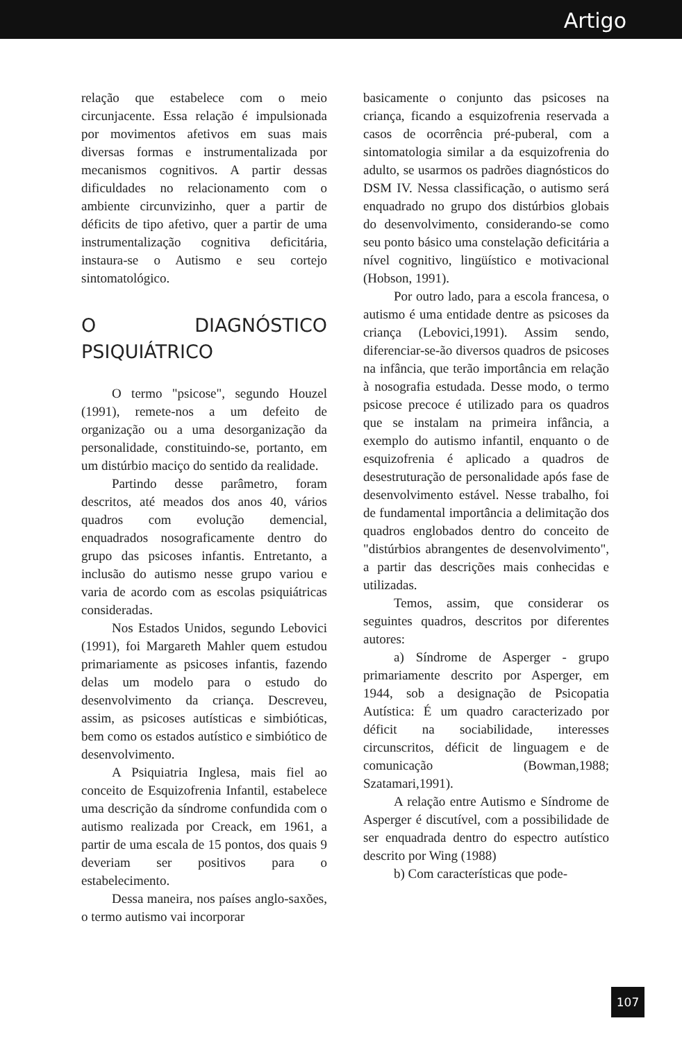Artigo
relação que estabelece com o meio circunjacente. Essa relação é impulsionada por movimentos afetivos em suas mais diversas formas e instrumentalizada por mecanismos cognitivos. A partir dessas dificuldades no relacionamento com o ambiente circunvizinho, quer a partir de déficits de tipo afetivo, quer a partir de uma instrumentalização cognitiva deficitária, instaura-se o Autismo e seu cortejo sintomatológico.
O DIAGNÓSTICO PSIQUIÁTRICO
O termo "psicose", segundo Houzel (1991), remete-nos a um defeito de organização ou a uma desorganização da personalidade, constituindo-se, portanto, em um distúrbio maciço do sentido da realidade.
Partindo desse parâmetro, foram descritos, até meados dos anos 40, vários quadros com evolução demencial, enquadrados nosograficamente dentro do grupo das psicoses infantis. Entretanto, a inclusão do autismo nesse grupo variou e varia de acordo com as escolas psiquiátricas consideradas.
Nos Estados Unidos, segundo Lebovici (1991), foi Margareth Mahler quem estudou primariamente as psicoses infantis, fazendo delas um modelo para o estudo do desenvolvimento da criança. Descreveu, assim, as psicoses autísticas e simbióticas, bem como os estados autístico e simbiótico de desenvolvimento.
A Psiquiatria Inglesa, mais fiel ao conceito de Esquizofrenia Infantil, estabelece uma descrição da síndrome confundida com o autismo realizada por Creack, em 1961, a partir de uma escala de 15 pontos, dos quais 9 deveriam ser positivos para o estabelecimento.
Dessa maneira, nos países anglo-saxões, o termo autismo vai incorporar
basicamente o conjunto das psicoses na criança, ficando a esquizofrenia reservada a casos de ocorrência pré-puberal, com a sintomatologia similar a da esquizofrenia do adulto, se usarmos os padrões diagnósticos do DSM IV. Nessa classificação, o autismo será enquadrado no grupo dos distúrbios globais do desenvolvimento, considerando-se como seu ponto básico uma constelação deficitária a nível cognitivo, lingüístico e motivacional (Hobson, 1991).
Por outro lado, para a escola francesa, o autismo é uma entidade dentre as psicoses da criança (Lebovici,1991). Assim sendo, diferenciar-se-ão diversos quadros de psicoses na infância, que terão importância em relação à nosografia estudada. Desse modo, o termo psicose precoce é utilizado para os quadros que se instalam na primeira infância, a exemplo do autismo infantil, enquanto o de esquizofrenia é aplicado a quadros de desestruturação de personalidade após fase de desenvolvimento estável. Nesse trabalho, foi de fundamental importância a delimitação dos quadros englobados dentro do conceito de "distúrbios abrangentes de desenvolvimento", a partir das descrições mais conhecidas e utilizadas.
Temos, assim, que considerar os seguintes quadros, descritos por diferentes autores:
a) Síndrome de Asperger - grupo primariamente descrito por Asperger, em 1944, sob a designação de Psicopatia Autística: É um quadro caracterizado por déficit na sociabilidade, interesses circunscritos, déficit de linguagem e de comunicação (Bowman,1988; Szatamari,1991).
A relação entre Autismo e Síndrome de Asperger é discutível, com a possibilidade de ser enquadrada dentro do espectro autístico descrito por Wing (1988)
b) Com características que pode-
107